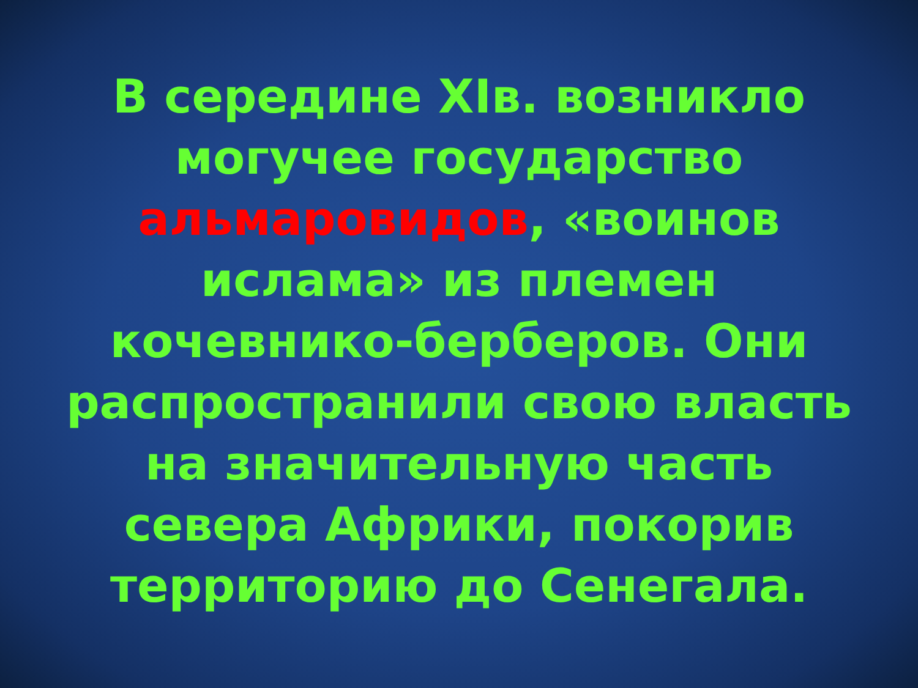В середине XIв. возникло
могучее государство
альмаровидов, «воинов
ислама» из племен
кочевнико-берберов. Они
распространили свою власть
на значительную часть
севера Африки, покорив
территорию до Сенегала.